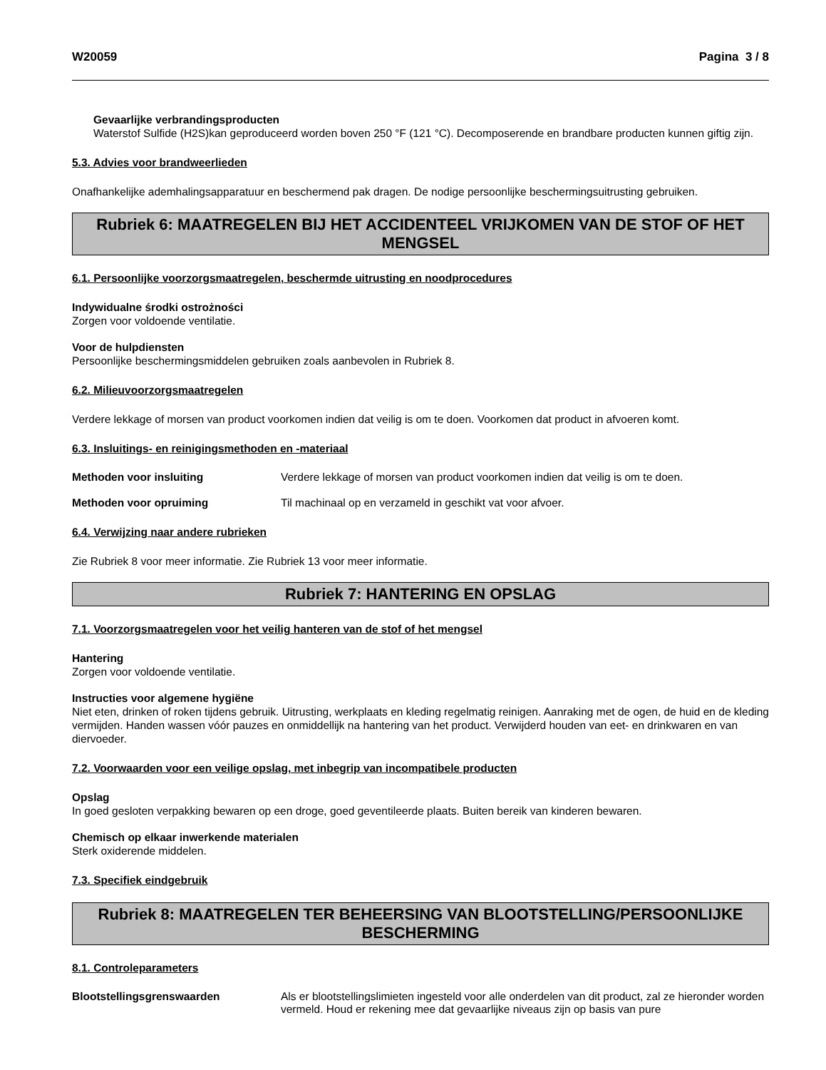W20059 Pagina 3 / 8
Gevaarlijke verbrandingsproducten
Waterstof Sulfide (H2S)kan geproduceerd worden boven 250 °F (121 °C). Decomposerende en brandbare producten kunnen giftig zijn.
5.3. Advies voor brandweerlieden
Onafhankelijke ademhalingsapparatuur en beschermend pak dragen. De nodige persoonlijke beschermingsuitrusting gebruiken.
Rubriek 6: MAATREGELEN BIJ HET ACCIDENTEEL VRIJKOMEN VAN DE STOF OF HET MENGSEL
6.1. Persoonlijke voorzorgsmaatregelen, beschermde uitrusting en noodprocedures
Indywidualne środki ostrożności
Zorgen voor voldoende ventilatie.
Voor de hulpdiensten
Persoonlijke beschermingsmiddelen gebruiken zoals aanbevolen in Rubriek 8.
6.2. Milieuvoorzorgsmaatregelen
Verdere lekkage of morsen van product voorkomen indien dat veilig is om te doen. Voorkomen dat product in afvoeren komt.
6.3. Insluitings- en reinigingsmethoden en -materiaal
Methoden voor insluiting Verdere lekkage of morsen van product voorkomen indien dat veilig is om te doen.
Methoden voor opruiming Til machinaal op en verzameld in geschikt vat voor afvoer.
6.4. Verwijzing naar andere rubrieken
Zie Rubriek 8 voor meer informatie. Zie Rubriek 13 voor meer informatie.
Rubriek 7: HANTERING EN OPSLAG
7.1. Voorzorgsmaatregelen voor het veilig hanteren van de stof of het mengsel
Hantering
Zorgen voor voldoende ventilatie.
Instructies voor algemene hygiëne
Niet eten, drinken of roken tijdens gebruik. Uitrusting, werkplaats en kleding regelmatig reinigen. Aanraking met de ogen, de huid en de kleding vermijden. Handen wassen vóór pauzes en onmiddellijk na hantering van het product. Verwijderd houden van eet- en drinkwaren en van diervoeder.
7.2. Voorwaarden voor een veilige opslag, met inbegrip van incompatibele producten
Opslag
In goed gesloten verpakking bewaren op een droge, goed geventileerde plaats. Buiten bereik van kinderen bewaren.
Chemisch op elkaar inwerkende materialen
Sterk oxiderende middelen.
7.3. Specifiek eindgebruik
Rubriek 8: MAATREGELEN TER BEHEERSING VAN BLOOTSTELLING/PERSOONLIJKE BESCHERMING
8.1. Controleparameters
Blootstellingsgrenswaarden Als er blootstellingslimieten ingesteld voor alle onderdelen van dit product, zal ze hieronder worden vermeld. Houd er rekening mee dat gevaarlijke niveaus zijn op basis van pure